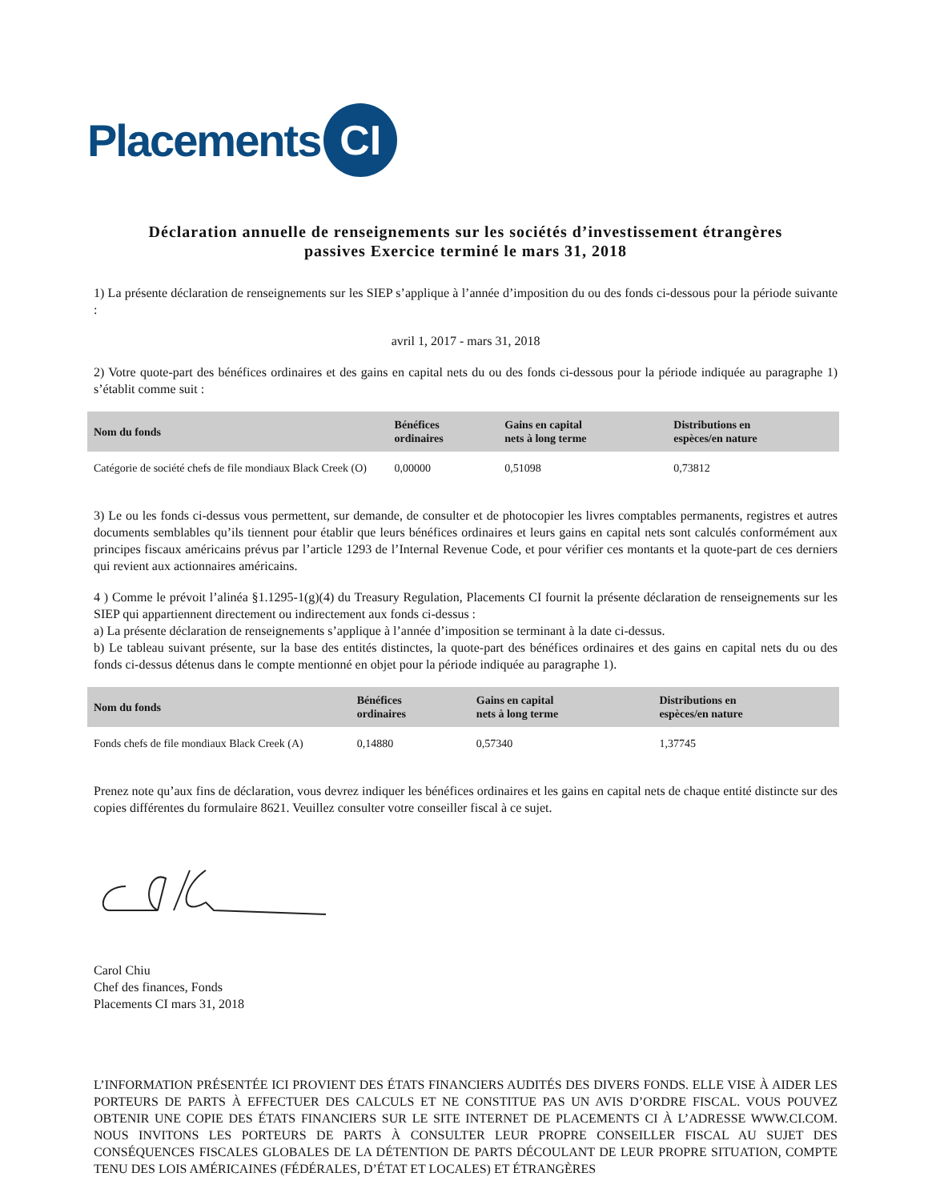Placements
CI
Déclaration annuelle de renseignements sur les sociétés d’investissement étrangères passives Exercice terminé le mars 31, 2018
1) La présente déclaration de renseignements sur les SIEP s’applique à l’année d’imposition du ou des fonds ci-dessous pour la période suivante :
avril 1, 2017 - mars 31, 2018
2) Votre quote-part des bénéfices ordinaires et des gains en capital nets du ou des fonds ci-dessous pour la période indiquée au paragraphe 1) s’établit comme suit :
| Nom du fonds | Bénéfices ordinaires | Gains en capital nets à long terme | Distributions en espèces/en nature |
| --- | --- | --- | --- |
| Catégorie de société chefs de file mondiaux Black Creek (O) | 0,00000 | 0,51098 | 0,73812 |
3) Le ou les fonds ci-dessus vous permettent, sur demande, de consulter et de photocopier les livres comptables permanents, registres et autres documents semblables qu’ils tiennent pour établir que leurs bénéfices ordinaires et leurs gains en capital nets sont calculés conformément aux principes fiscaux américains prévus par l’article 1293 de l’Internal Revenue Code, et pour vérifier ces montants et la quote-part de ces derniers qui revient aux actionnaires américains.
4 ) Comme le prévoit l’alinéa §1.1295-1(g)(4) du Treasury Regulation, Placements CI fournit la présente déclaration de renseignements sur les SIEP qui appartiennent directement ou indirectement aux fonds ci-dessus :
a) La présente déclaration de renseignements s’applique à l’année d’imposition se terminant à la date ci-dessus.
b) Le tableau suivant présente, sur la base des entités distinctes, la quote-part des bénéfices ordinaires et des gains en capital nets du ou des fonds ci-dessus détenus dans le compte mentionné en objet pour la période indiquée au paragraphe 1).
| Nom du fonds | Bénéfices ordinaires | Gains en capital nets à long terme | Distributions en espèces/en nature |
| --- | --- | --- | --- |
| Fonds chefs de file mondiaux Black Creek (A) | 0,14880 | 0,57340 | 1,37745 |
Prenez note qu’aux fins de déclaration, vous devrez indiquer les bénéfices ordinaires et les gains en capital nets de chaque entité distincte sur des copies différentes du formulaire 8621. Veuillez consulter votre conseiller fiscal à ce sujet.
Carol Chiu
Chef des finances, Fonds
Placements CI mars 31, 2018
L’INFORMATION PRÉSENTÉE ICI PROVIENT DES ÉTATS FINANCIERS AUDITÉS DES DIVERS FONDS. ELLE VISE À AIDER LES PORTEURS DE PARTS À EFFECTUER DES CALCULS ET NE CONSTITUE PAS UN AVIS D’ORDRE FISCAL. VOUS POUVEZ OBTENIR UNE COPIE DES ÉTATS FINANCIERS SUR LE SITE INTERNET DE PLACEMENTS CI À L’ADRESSE WWW.CI.COM. NOUS INVITONS LES PORTEURS DE PARTS À CONSULTER LEUR PROPRE CONSEILLER FISCAL AU SUJET DES CONSÉQUENCES FISCALES GLOBALES DE LA DÉTENTION DE PARTS DÉCOULANT DE LEUR PROPRE SITUATION, COMPTE TENU DES LOIS AMÉRICAINES (FÉDÉRALES, D’ÉTAT ET LOCALES) ET ÉTRANGÈRES